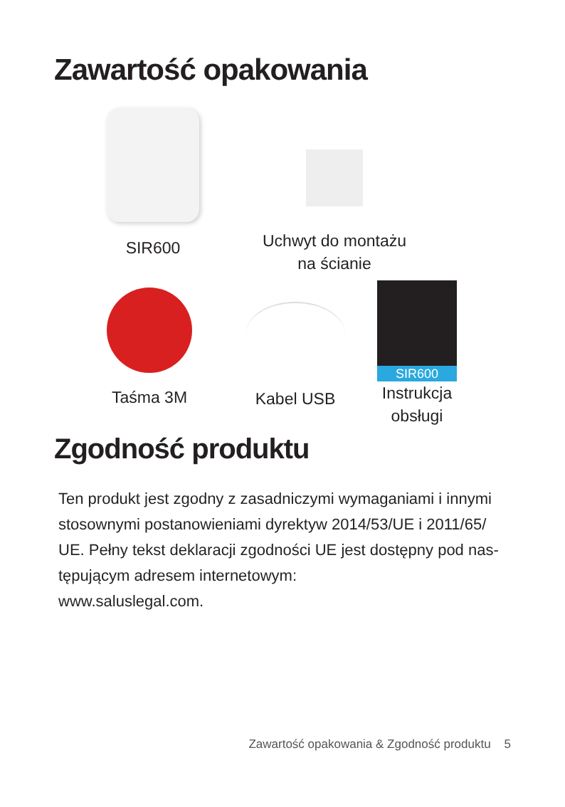Zawartość opakowania
SIR600
Uchwyt do montażu
na ścianie
Taśma 3M Kabel USB
SIR600
Instrukcja
obsługi
Zgodność produktu
Ten produkt jest zgodny z zasadniczymi wymaganiami i innymi stosownymi postanowieniami dyrektyw 2014/53/UE i 2011/65/ UE. Pełny tekst deklaracji zgodności UE jest dostępny pod nas-tępującym adresem internetowym:
www.saluslegal.com.
Zawartość opakowania & Zgodność produktu 5